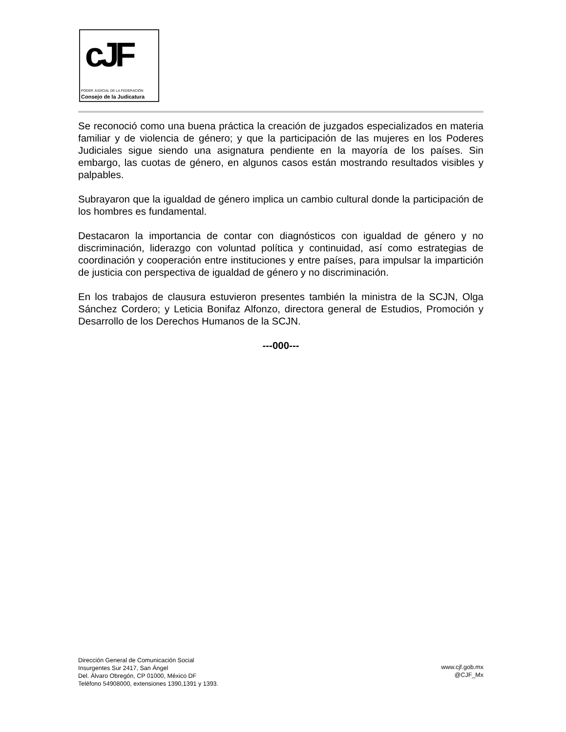cJF
PODER JUDICIAL DE LA FEDERACIÓN
Consejo de la Judicatura
Se reconoció como una buena práctica la creación de juzgados especializados en materia familiar y de violencia de género; y que la participación de las mujeres en los Poderes Judiciales sigue siendo una asignatura pendiente en la mayoría de los países. Sin embargo, las cuotas de género, en algunos casos están mostrando resultados visibles y palpables.
Subrayaron que la igualdad de género implica un cambio cultural donde la participación de los hombres es fundamental.
Destacaron la importancia de contar con diagnósticos con igualdad de género y no discriminación, liderazgo con voluntad política y continuidad, así como estrategias de coordinación y cooperación entre instituciones y entre países, para impulsar la impartición de justicia con perspectiva de igualdad de género y no discriminación.
En los trabajos de clausura estuvieron presentes también la ministra de la SCJN, Olga Sánchez Cordero; y Leticia Bonifaz Alfonzo, directora general de Estudios, Promoción y Desarrollo de los Derechos Humanos de la SCJN.
---000---
Dirección General de Comunicación Social
Insurgentes Sur 2417, San Ángel
Del. Álvaro Obregón, CP 01000, México DF
Teléfono 54908000, extensiones 1390,1391 y 1393.
www.cjf.gob.mx
@CJF_Mx